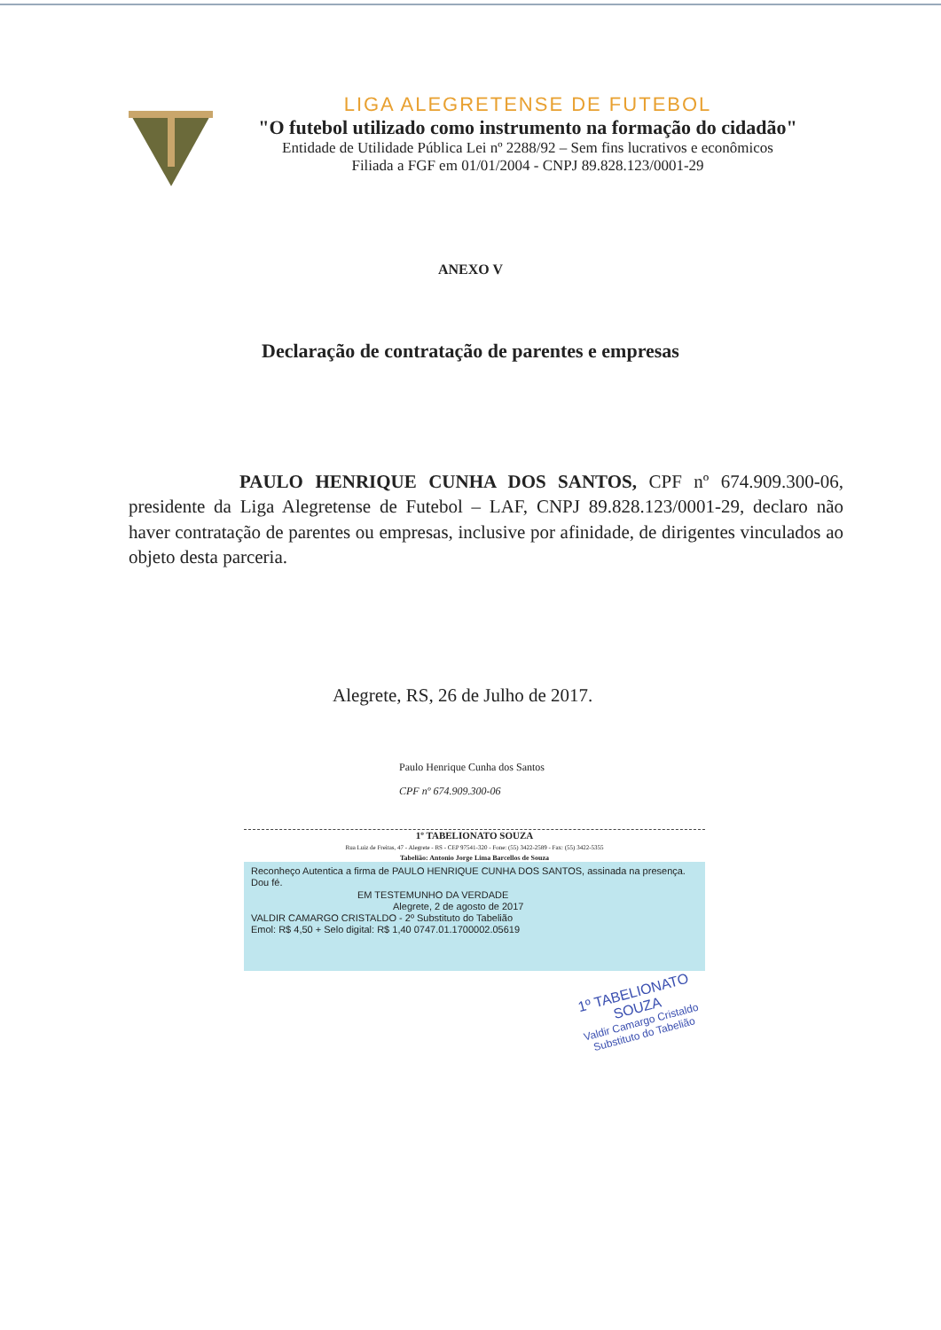LIGA ALEGRETENSE DE FUTEBOL
"O futebol utilizado como instrumento na formação do cidadão"
Entidade de Utilidade Pública Lei nº 2288/92 – Sem fins lucrativos e econômicos
Filiada a FGF em 01/01/2004 - CNPJ 89.828.123/0001-29
ANEXO V
Declaração de contratação de parentes e empresas
PAULO HENRIQUE CUNHA DOS SANTOS, CPF nº 674.909.300-06, presidente da Liga Alegretense de Futebol – LAF, CNPJ 89.828.123/0001-29, declaro não haver contratação de parentes ou empresas, inclusive por afinidade, de dirigentes vinculados ao objeto desta parceria.
Alegrete, RS, 26 de Julho de 2017.
Paulo Henrique Cunha dos Santos
CPF nº 674.909.300-06
1º TABELIONATO SOUZA
Rua Luiz de Freitas, 47 - Alegrete - RS - CEP 97541-320 - Fone: (55) 3422-2589 - Fax: (55) 3422-5355
Tabelião: Antonio Jorge Lima Barcellos de Souza
Reconheço Autentica a firma de PAULO HENRIQUE CUNHA DOS SANTOS, assinada na presença. Dou fé.
EM TESTEMUNHO DA VERDADE
Alegrete, 2 de agosto de 2017
VALDIR CAMARGO CRISTALDO - 2º Substituto do Tabelião
Emol: R$ 4,50 + Selo digital: R$ 1,40 0747.01.1700002.05619
1º TABELIONATO SOUZA
Valdir Camargo Cristaldo
Substituto do Tabelião